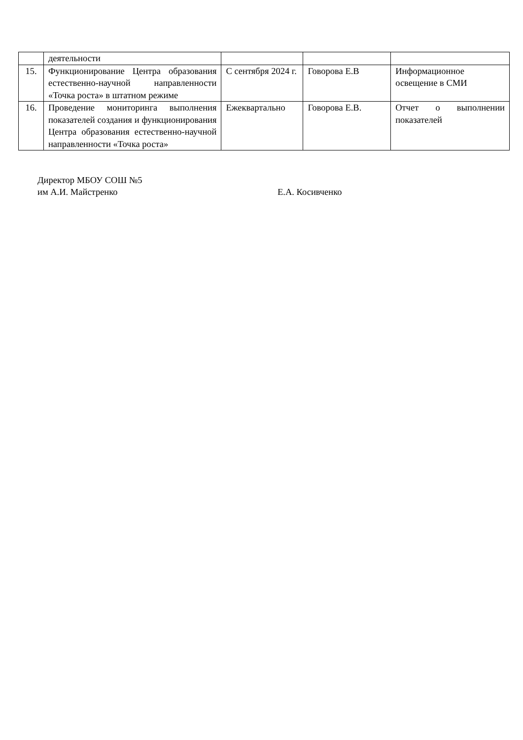| | деятельности | | | |
| 15. | Функционирование Центра образования естественно-научной направленности «Точка роста» в штатном режиме | С сентября 2024 г. | Говорова Е.В | Информационное освещение в СМИ |
| 16. | Проведение мониторинга выполнения показателей создания и функционирования Центра образования естественно-научной направленности «Точка роста» | Ежеквартально | Говорова Е.В. | Отчет о выполнении показателей |
Директор МБОУ СОШ №5
им А.И. Майстренко Е.А. Косивченко